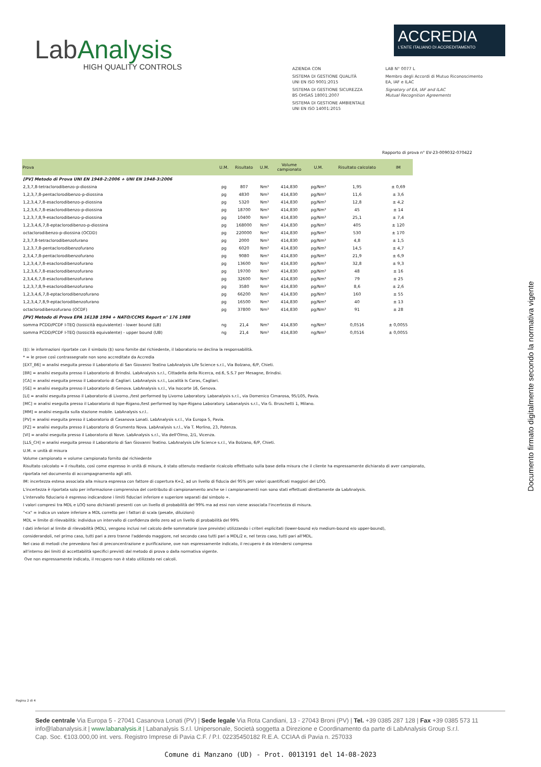LabAnalysis
HIGH QUALITY CONTROLS
ACCREDIA
L'ENTE ITALIANO DI ACCREDITAMENTO
AZIENDA CON
SISTEMA DI GESTIONE QUALITÀ
UNI EN ISO 9001:2015
SISTEMA DI GESTIONE SICUREZZA
BS OHSAS 18001:2007
SISTEMA DI GESTIONE AMBIENTALE
UNI EN ISO 14001:2015
LAB N° 0077 L
Membro degli Accordi di Mutuo Riconoscimento
EA, IAF e ILAC
Signatory of EA, IAF and ILAC
Mutual Recognition Agreements
Rapporto di prova n° EV-23-009032-070422
| Prova | U.M. | Risultato | U.M. | Volume campionato | U.M. | Risultato calcolato | IM |
| --- | --- | --- | --- | --- | --- | --- | --- |
| [PV] Metodo di Prova UNI EN 1948-2:2006 + UNI EN 1948-3:2006 | | | | | | | |
| 2,3,7,8-tetraclorodibenzo-p-diossina | pg | 807 | Nm³ | 414,830 | pg/Nm³ | 1,95 | ± 0,69 |
| 1,2,3,7,8-pentaclorodibenzo-p-diossina | pg | 4830 | Nm³ | 414,830 | pg/Nm³ | 11,6 | ± 3,6 |
| 1,2,3,4,7,8-esaclorodibenzo-p-diossina | pg | 5320 | Nm³ | 414,830 | pg/Nm³ | 12,8 | ± 4,2 |
| 1,2,3,6,7,8-esaclorodibenzo-p-diossina | pg | 18700 | Nm³ | 414,830 | pg/Nm³ | 45 | ± 14 |
| 1,2,3,7,8,9-esaclorodibenzo-p-diossina | pg | 10400 | Nm³ | 414,830 | pg/Nm³ | 25,1 | ± 7,4 |
| 1,2,3,4,6,7,8-eptaclorodibenzo-p-diossina | pg | 168000 | Nm³ | 414,830 | pg/Nm³ | 405 | ± 120 |
| octaclorodibenzo-p-diossina (OCDD) | pg | 220000 | Nm³ | 414,830 | pg/Nm³ | 530 | ± 170 |
| 2,3,7,8-tetraclorodibenzofurano | pg | 2000 | Nm³ | 414,830 | pg/Nm³ | 4,8 | ± 1,5 |
| 1,2,3,7,8-pentaclorodibenzofurano | pg | 6020 | Nm³ | 414,830 | pg/Nm³ | 14,5 | ± 4,7 |
| 2,3,4,7,8-pentaclorodibenzofurano | pg | 9080 | Nm³ | 414,830 | pg/Nm³ | 21,9 | ± 6,9 |
| 1,2,3,4,7,8-esaclorodibenzofurano | pg | 13600 | Nm³ | 414,830 | pg/Nm³ | 32,8 | ± 9,3 |
| 1,2,3,6,7,8-esaclorodibenzofurano | pg | 19700 | Nm³ | 414,830 | pg/Nm³ | 48 | ± 16 |
| 2,3,4,6,7,8-esaclorodibenzofurano | pg | 32600 | Nm³ | 414,830 | pg/Nm³ | 79 | ± 25 |
| 1,2,3,7,8,9-esaclorodibenzofurano | pg | 3580 | Nm³ | 414,830 | pg/Nm³ | 8,6 | ± 2,6 |
| 1,2,3,4,6,7,8-eptaclorodibenzofurano | pg | 66200 | Nm³ | 414,830 | pg/Nm³ | 160 | ± 55 |
| 1,2,3,4,7,8,9-eptaclorodibenzofurano | pg | 16500 | Nm³ | 414,830 | pg/Nm³ | 40 | ± 13 |
| octaclorodibenzofurano (OCDF) | pg | 37800 | Nm³ | 414,830 | pg/Nm³ | 91 | ± 28 |
| [PV] Metodo di Prova EPA 1613B 1994 + NATO/CCMS Report n° 176 1988 | | | | | | | |
| somma PCDD/PCDF I-TEQ (tossicità equivalente) - lower bound (LB) | ng | 21,4 | Nm³ | 414,830 | ng/Nm³ | 0,0516 | ± 0,0055 |
| somma PCDD/PCDF I-TEQ (tossicità equivalente) - upper bound (UB) | ng | 21,4 | Nm³ | 414,830 | ng/Nm³ | 0,0516 | ± 0,0055 |
($): le informazioni riportate con il simbolo ($) sono fornite dal richiedente, il laboratorio ne declina la responsabilità.
* = le prove così contrassegnate non sono accreditate da Accredia
[EXT_B6] = analisi eseguita presso il Laboratorio di San Giovanni Teatino LabAnalysis Life Science s.r.l., Via Bolzano, 6/P, Chieti.
[BR] = analisi eseguita presso il Laboratorio di Brindisi. LabAnalysis s.r.l., Cittadella della Ricerca, ed.6, S.S.7 per Mesagne, Brindisi.
[CA] = analisi eseguita presso il Laboratorio di Cagliari. LabAnalysis s.r.l., Località Is Coras, Cagliari.
[GE] = analisi eseguita presso il Laboratorio di Genova. LabAnalysis s.r.l., Via Isocorte 16, Genova.
[LI] = analisi eseguita presso il Laboratorio di Livorno../test performed by Livorno Laboratory. Labanalysis s.r.l., via Domenico Cimarosa, 95/105, Pavia.
[MC] = analisi eseguita presso il Laboratorio di Ispe-Rigano./test performed by Ispe-Rigano Laboratory. Labanalysis s.r.l., Via G. Bruschetti 1, Milano.
[MM] = analisi eseguita sulla stazione mobile. LabAnalysis s.r.l..
[PV] = analisi eseguita presso il Laboratorio di Casanova Lonati. LabAnalysis s.r.l., Via Europa 5, Pavia.
[PZ] = analisi eseguita presso il Laboratorio di Grumento Nova. LabAnalysis s.r.l., Via T. Morlino, 23, Potenza.
[VI] = analisi eseguita presso il Laboratorio di Nove. LabAnalysis s.r.l., Via dell'Olmo, 2/1, Vicenza.
[LLS_CH] = analisi eseguita presso il Laboratorio di San Giovanni Teatino. LabAnalysis Life Science s.r.l., Via Bolzano, 6/P, Chieti.
U.M. = unità di misura
Volume campionato = volume campionato fornito dal richiedente
Risultato calcolato = il risultato, così come espresso in unità di misura, è stato ottenuto mediante ricalcolo effettuato sulla base della misura che il cliente ha espressamente dichiarato di aver campionato,
riportata nel documento di accompagnamento agli atti.
IM: incertezza estesa associata alla misura espressa con fattore di copertura K=2, ad un livello di fiducia del 95% per valori quantificati maggiori del LOQ.
L'incertezza è riportata solo per informazione comprensiva del contributo di campionamento anche se i campionamenti non sono stati effettuati direttamente da LabAnalysis.
L'intervallo fiduciario è espresso indicandone i limiti fiduciari inferiore e superiore separati dal simbolo ÷.
I valori compresi tra MDL e LOQ sono dichiarati presenti con un livello di probabilità del 99% ma ad essi non viene associata l'incertezza di misura.
"<x" = indica un valore inferiore a MDL corretto per i fattori di scala (pesate, diluizioni)
MDL = limite di rilevabilità: individua un intervallo di confidenza dello zero ad un livello di probabilità del 99%
I dati inferiori al limite di rilevabilità (MDL), vengono inclusi nel calcolo delle sommatorie (ove previste) utilizzando i criteri esplicitati (lower-bound e/o medium-bound e/o upper-bound),
considerandoli, nel primo caso, tutti pari a zero tranne l'addendo maggiore, nel secondo caso tutti pari a MDL/2 e, nel terzo caso, tutti pari all'MDL.
Nel caso di metodi che prevedono fasi di preconcentrazione e purificazione, ove non espressamente indicato, il recupero è da intendersi compreso
all'interno dei limiti di accettabilità specifici previsti dal metodo di prova o dalla normativa vigente.
Ove non espressamente indicato, il recupero non è stato utilizzato nei calcoli.
Documento firmato digitalmente secondo la normativa vigente
Pagina 2 di 4
Sede centrale Via Europa 5 - 27041 Casanova Lonati (PV) | Sede legale Via Rota Candiani, 13 - 27043 Broni (PV) | Tel. +39 0385 287 128 | Fax +39 0385 573 11
info@labanalysis.it | www.labanalysis.it | Labanalysis S.r.l. Unipersonale, Società soggetta a Direzione e Coordinamento da parte di LabAnalysis Group S.r.l.
Cap. Soc. €103.000,00 int. vers. Registro Imprese di Pavia C.F. / P.I. 02235450182 R.E.A. CCIAA di Pavia n. 257033
Comune di Manzano (UD) - Prot. 0013191 del 14-08-2023